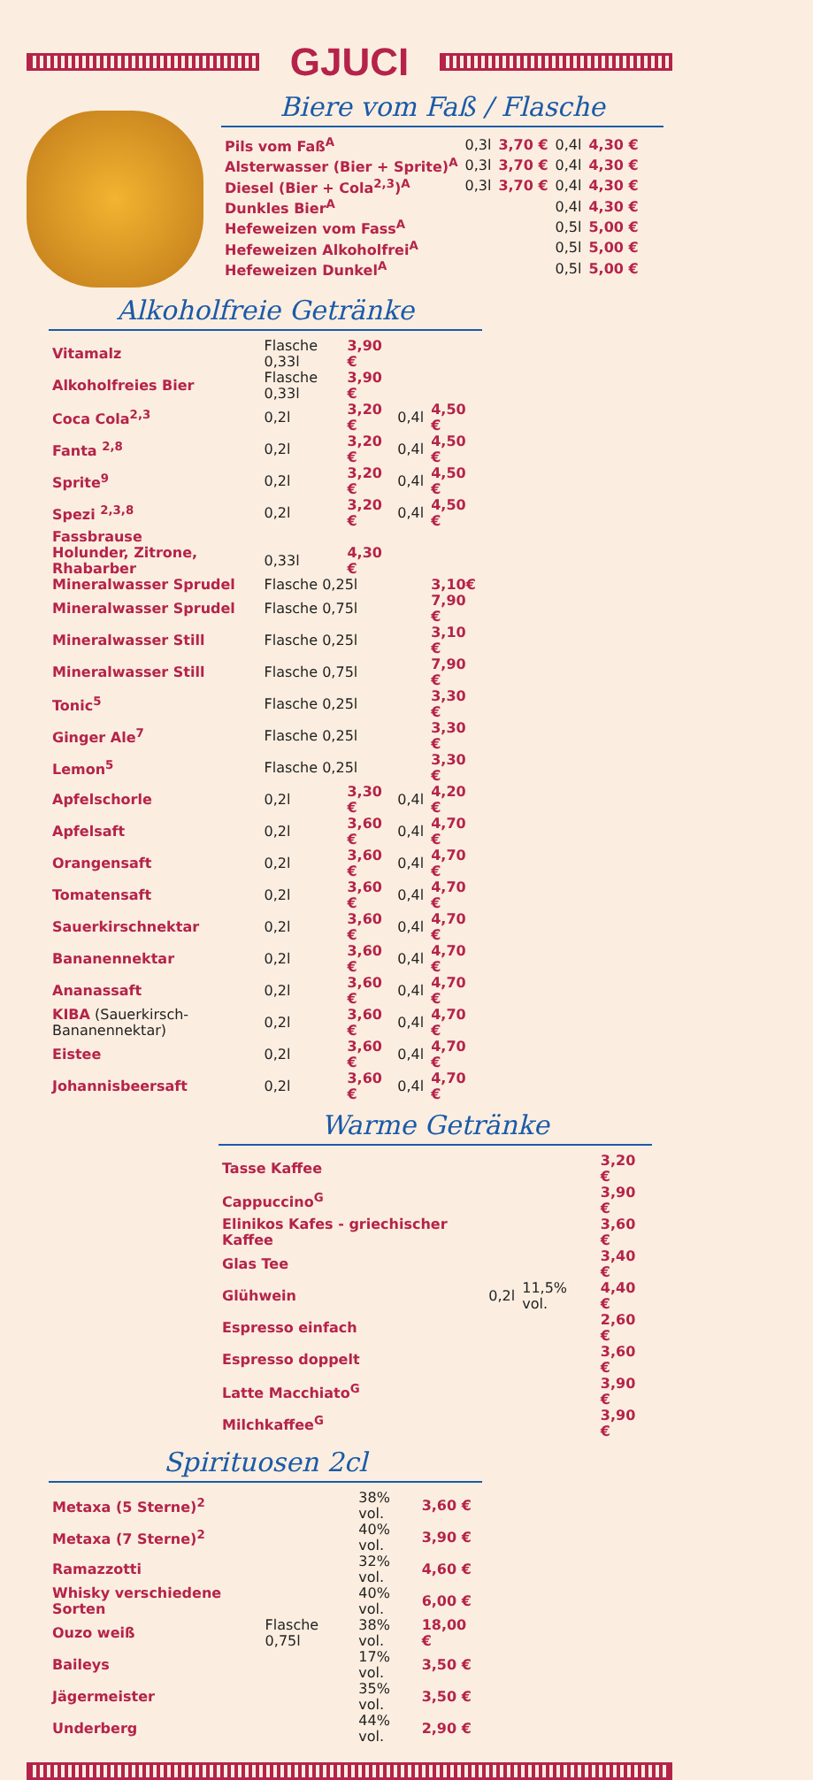GJUCI
Biere vom Faß / Flasche
| Pils vom Faß<sup>A</sup> | 0,3l | 3,70 € | 0,4l | 4,30 € |
| Alsterwasser (Bier + Sprite)<sup>A</sup> | 0,3l | 3,70 € | 0,4l | 4,30 € |
| Diesel (Bier + Cola<sup>2,3</sup>)<sup>A</sup> | 0,3l | 3,70 € | 0,4l | 4,30 € |
| Dunkles Bier<sup>A</sup> | | | 0,4l | 4,30 € |
| Hefeweizen vom Fass<sup>A</sup> | | | 0,5l | 5,00 € |
| Hefeweizen Alkoholfrei<sup>A</sup> | | | 0,5l | 5,00 € |
| Hefeweizen Dunkel<sup>A</sup> | | | 0,5l | 5,00 € |
Alkoholfreie Getränke
| Vitamalz | Flasche 0,33l | 3,90 € | | |
| Alkoholfreies Bier | Flasche 0,33l | 3,90 € | | |
| Coca Cola<sup>2,3</sup> | 0,2l | 3,20 € | 0,4l | 4,50 € |
| Fanta <sup>2,8</sup> | 0,2l | 3,20 € | 0,4l | 4,50 € |
| Sprite<sup>9</sup> | 0,2l | 3,20 € | 0,4l | 4,50 € |
| Spezi <sup>2,3,8</sup> | 0,2l | 3,20 € | 0,4l | 4,50 € |
| Fassbrause | | | | |
| Holunder, Zitrone, Rhabarber | 0,33l | 4,30 € | | |
| Mineralwasser Sprudel | Flasche 0,25l | | | 3,10€ |
| Mineralwasser Sprudel | Flasche 0,75l | | | 7,90 € |
| Mineralwasser Still | Flasche 0,25l | | | 3,10 € |
| Mineralwasser Still | Flasche 0,75l | | | 7,90 € |
| Tonic<sup>5</sup> | Flasche 0,25l | | | 3,30 € |
| Ginger Ale<sup>7</sup> | Flasche 0,25l | | | 3,30 € |
| Lemon<sup>5</sup> | Flasche 0,25l | | | 3,30 € |
| Apfelschorle | 0,2l | 3,30 € | 0,4l | 4,20 € |
| Apfelsaft | 0,2l | 3,60 € | 0,4l | 4,70 € |
| Orangensaft | 0,2l | 3,60 € | 0,4l | 4,70 € |
| Tomatensaft | 0,2l | 3,60 € | 0,4l | 4,70 € |
| Sauerkirschnektar | 0,2l | 3,60 € | 0,4l | 4,70 € |
| Bananennektar | 0,2l | 3,60 € | 0,4l | 4,70 € |
| Ananassaft | 0,2l | 3,60 € | 0,4l | 4,70 € |
| KIBA (Sauerkirsch-Bananennektar) | 0,2l | 3,60 € | 0,4l | 4,70 € |
| Eistee | 0,2l | 3,60 € | 0,4l | 4,70 € |
| Johannisbeersaft | 0,2l | 3,60 € | 0,4l | 4,70 € |
Warme Getränke
| Tasse Kaffee | | | 3,20 € |
| Cappuccino<sup>G</sup> | | | 3,90 € |
| Elinikos Kafes - griechischer Kaffee | | | 3,60 € |
| Glas Tee | | | 3,40 € |
| Glühwein | 0,2l | 11,5% vol. | 4,40 € |
| Espresso einfach | | | 2,60 € |
| Espresso doppelt | | | 3,60 € |
| Latte Macchiato<sup>G</sup> | | | 3,90 € |
| Milchkaffee<sup>G</sup> | | | 3,90 € |
Spirituosen 2cl
| Metaxa (5 Sterne)<sup>2</sup> | | 38% vol. | 3,60 € |
| Metaxa (7 Sterne)<sup>2</sup> | | 40% vol. | 3,90 € |
| Ramazzotti | | 32% vol. | 4,60 € |
| Whisky verschiedene Sorten | | 40% vol. | 6,00 € |
| Ouzo weiß | Flasche 0,75l | 38% vol. | 18,00 € |
| Baileys | | 17% vol. | 3,50 € |
| Jägermeister | | 35% vol. | 3,50 € |
| Underberg | | 44% vol. | 2,90 € |